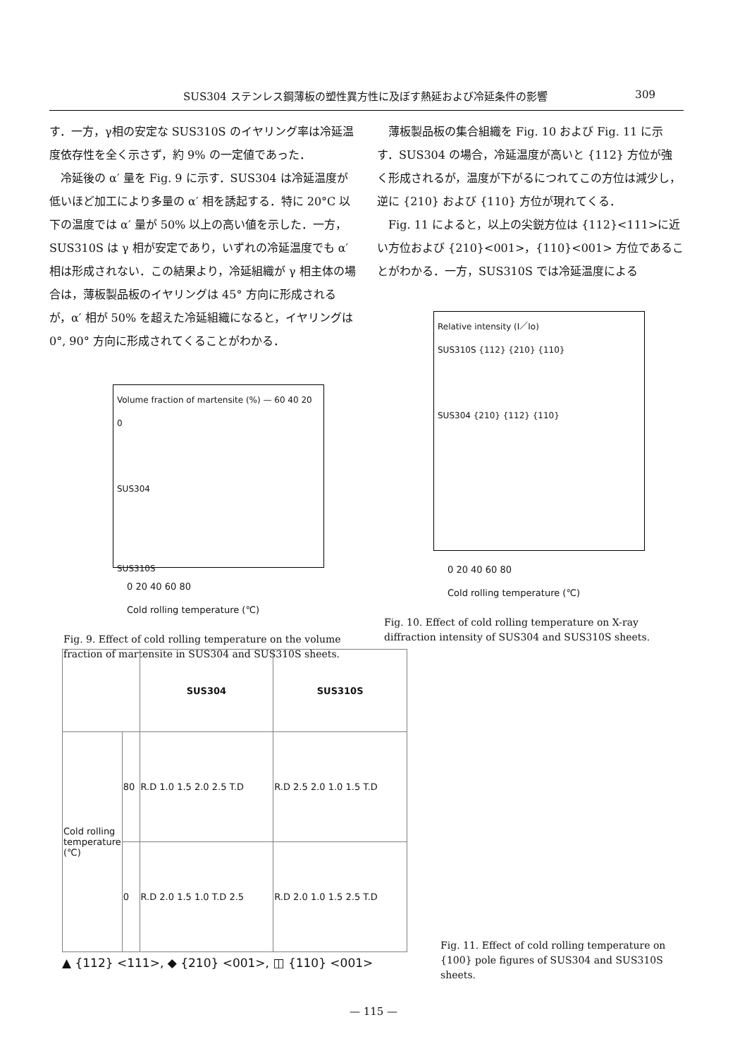SUS304 ステンレス鋼薄板の塑性異方性に及ぼす熱延および冷延条件の影響 309
す．一方，γ相の安定な SUS310S のイヤリング率は冷延温度依存性を全く示さず，約 9% の一定値であった．
冷延後の α′ 量を Fig. 9 に示す．SUS304 は冷延温度が低いほど加工により多量の α′ 相を誘起する．特に 20°C 以下の温度では α′ 量が 50% 以上の高い値を示した．一方，SUS310S は γ 相が安定であり，いずれの冷延温度でも α′ 相は形成されない．この結果より，冷延組織が γ 相主体の場合は，薄板製品板のイヤリングは 45° 方向に形成されるが，α′ 相が 50% を超えた冷延組織になると，イヤリングは 0°, 90° 方向に形成されてくることがわかる．
Volume fraction of martensite (%) — 60 40 20 0
SUS304
SUS310S
0 20 40 60 80
Cold rolling temperature (℃)
Fig. 9. Effect of cold rolling temperature on the volume fraction of martensite in SUS304 and SUS310S sheets.
薄板製品板の集合組織を Fig. 10 および Fig. 11 に示す．SUS304 の場合，冷延温度が高いと {112} 方位が強く形成されるが，温度が下がるにつれてこの方位は減少し，逆に {210} および {110} 方位が現れてくる．
Fig. 11 によると，以上の尖鋭方位は {112}<111>に近い方位および {210}<001>，{110}<001> 方位であることがわかる．一方，SUS310S では冷延温度による
Relative intensity (I／Io)
SUS310S {112} {210} {110}
SUS304 {210} {112} {110}
0 20 40 60 80
Cold rolling temperature (℃)
Fig. 10. Effect of cold rolling temperature on X-ray diffraction intensity of SUS304 and SUS310S sheets.
| | | SUS304 | SUS310S |
| --- | --- | --- | --- |
| Cold rolling temperature (℃) | 80 | R.D 1.0 1.5 2.0 2.5 T.D | R.D 2.5 2.0 1.0 1.5 T.D |
| | 0 | R.D 2.0 1.5 1.0 T.D 2.5 | R.D 2.0 1.0 1.5 2.5 T.D |
▲ {112} <111>, ◆ {210} <001>, ◫ {110} <001>
Fig. 11. Effect of cold rolling temperature on {100} pole figures of SUS304 and SUS310S sheets.
— 115 —